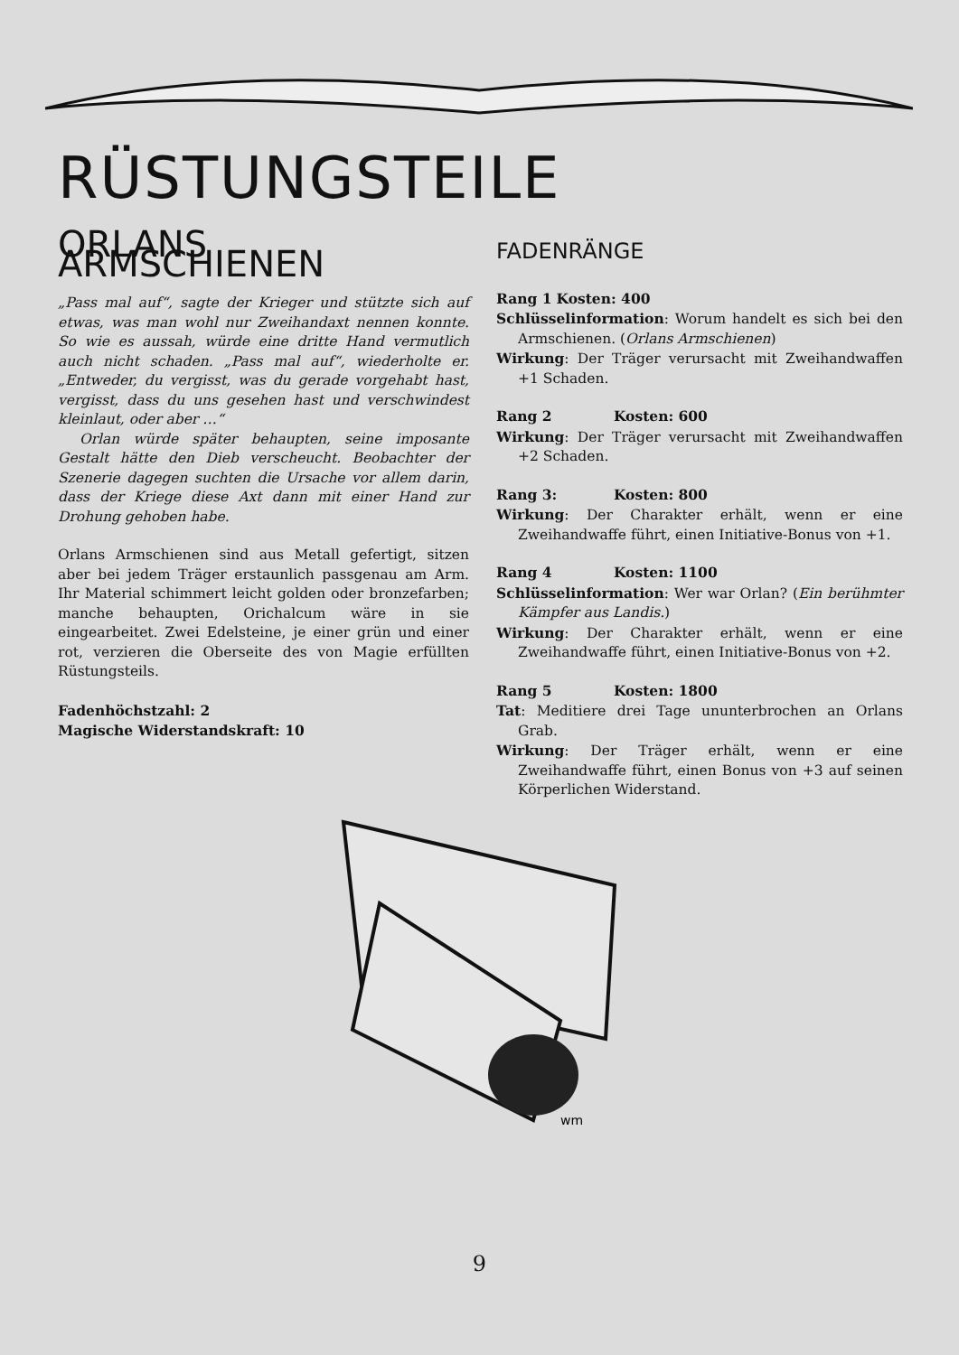RÜSTUNGSTEILE
ORLANS ARMSCHIENEN
„Pass mal auf“, sagte der Krieger und stützte sich auf etwas, was man wohl nur Zweihandaxt nennen konnte. So wie es aussah, würde eine dritte Hand vermutlich auch nicht schaden. „Pass mal auf“, wiederholte er. „Entweder, du vergisst, was du gerade vorgehabt hast, vergisst, dass du uns gesehen hast und verschwindest kleinlaut, oder aber …“
Orlan würde später behaupten, seine imposante Gestalt hätte den Dieb verscheucht. Beobachter der Szenerie dagegen suchten die Ursache vor allem darin, dass der Kriege diese Axt dann mit einer Hand zur Drohung gehoben habe.
Orlans Armschienen sind aus Metall gefertigt, sitzen aber bei jedem Träger erstaunlich passgenau am Arm. Ihr Material schimmert leicht golden oder bronzefarben; manche behaupten, Orichalcum wäre in sie eingearbeitet. Zwei Edelsteine, je einer grün und einer rot, verzieren die Oberseite des von Magie erfüllten Rüstungsteils.
Fadenhöchstzahl: 2
Magische Widerstandskraft: 10
FADENRÄNGE
Rang 1 Kosten: 400
Schlüsselinformation: Worum handelt es sich bei den Armschienen. (Orlans Armschienen)
Wirkung: Der Träger verursacht mit Zweihandwaffen +1 Schaden.
Rang 2 Kosten: 600
Wirkung: Der Träger verursacht mit Zweihandwaffen +2 Schaden.
Rang 3: Kosten: 800
Wirkung: Der Charakter erhält, wenn er eine Zweihandwaffe führt, einen Initiative-Bonus von +1.
Rang 4 Kosten: 1100
Schlüsselinformation: Wer war Orlan? (Ein berühmter Kämpfer aus Landis.)
Wirkung: Der Charakter erhält, wenn er eine Zweihandwaffe führt, einen Initiative-Bonus von +2.
Rang 5 Kosten: 1800
Tat: Meditiere drei Tage ununterbrochen an Orlans Grab.
Wirkung: Der Träger erhält, wenn er eine Zweihandwaffe führt, einen Bonus von +3 auf seinen Körperlichen Widerstand.
wm
9